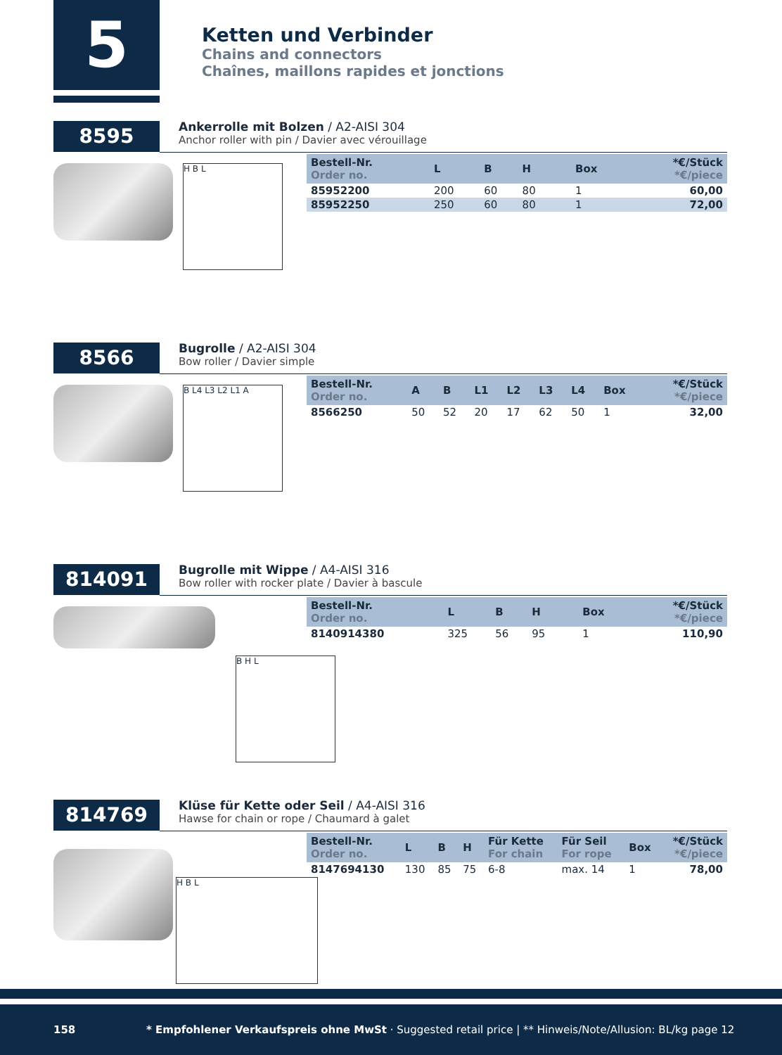5
Ketten und Verbinder
Chains and connectors
Chaînes, maillons rapides et jonctions
8595
Ankerrolle mit Bolzen / A2-AISI 304
Anchor roller with pin / Davier avec vérouillage
H B L
| Bestell-Nr. Order no. | L | B | H | | Box | *€/Stück *€/piece |
| --- | --- | --- | --- | --- | --- | --- |
| 85952200 | 200 | 60 | 80 | | 1 | 60,00 |
| 85952250 | 250 | 60 | 80 | | 1 | 72,00 |
8566
Bugrolle / A2-AISI 304
Bow roller / Davier simple
B L4 L3 L2 L1 A
| Bestell-Nr. Order no. | A | B | L1 | L2 | L3 | L4 | Box | *€/Stück *€/piece |
| --- | --- | --- | --- | --- | --- | --- | --- | --- |
| 8566250 | 50 | 52 | 20 | 17 | 62 | 50 | 1 | 32,00 |
814091
Bugrolle mit Wippe / A4-AISI 316
Bow roller with rocker plate / Davier à bascule
B H L
| Bestell-Nr. Order no. | L | B | H | | Box | *€/Stück *€/piece |
| --- | --- | --- | --- | --- | --- | --- |
| 8140914380 | 325 | 56 | 95 | | 1 | 110,90 |
814769
Klüse für Kette oder Seil / A4-AISI 316
Hawse for chain or rope / Chaumard à galet
H B L
| Bestell-Nr. Order no. | L | B | H | Für Kette For chain | Für Seil For rope | Box | *€/Stück *€/piece |
| --- | --- | --- | --- | --- | --- | --- | --- |
| 8147694130 | 130 | 85 | 75 | 6-8 | max. 14 | 1 | 78,00 |
158 * Empfohlener Verkaufspreis ohne MwSt · Suggested retail price | ** Hinweis/Note/Allusion: BL/kg page 12